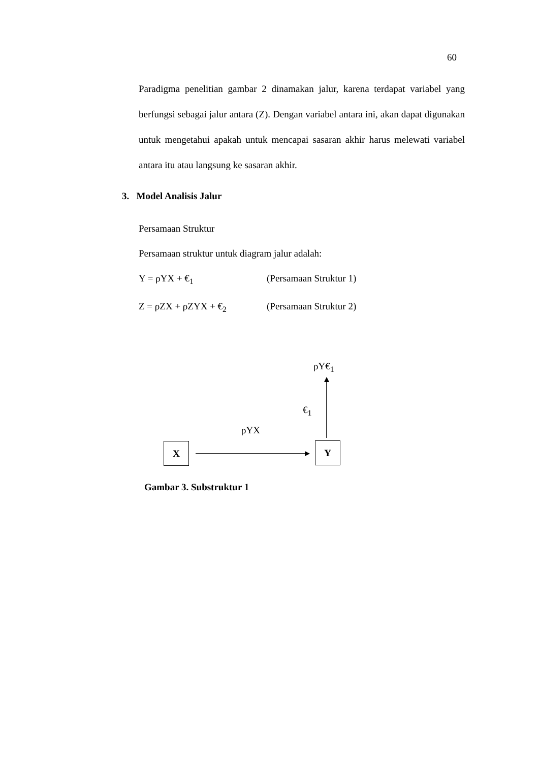60
Paradigma penelitian gambar 2 dinamakan jalur, karena terdapat variabel yang berfungsi sebagai jalur antara (Z). Dengan variabel antara ini, akan dapat digunakan untuk mengetahui apakah untuk mencapai sasaran akhir harus melewati variabel antara itu atau langsung ke sasaran akhir.
3. Model Analisis Jalur
Persamaan Struktur
Persamaan struktur untuk diagram jalur adalah:
Y = ρYX + €<sub>1</sub> (Persamaan Struktur 1)
Z = ρZX + ρZYX + €<sub>2</sub> (Persamaan Struktur 2)
ρY€<sub>1</sub>
€<sub>1</sub>
ρYX
X Y
Gambar 3. Substruktur 1